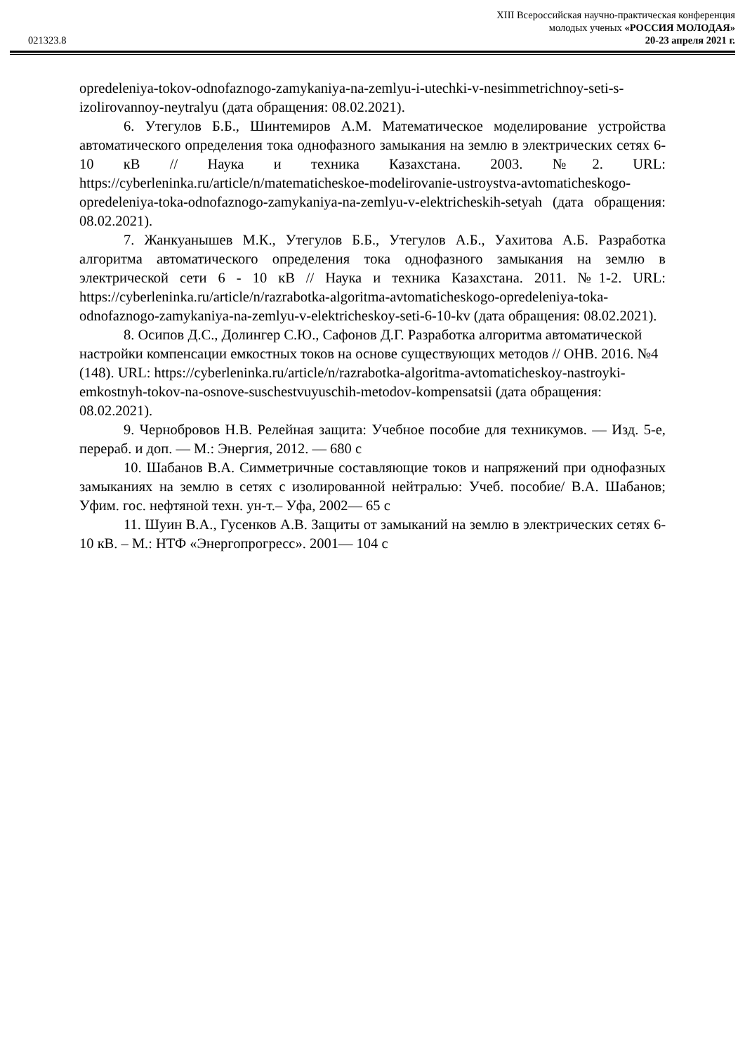XIII Всероссийская научно-практическая конференция
молодых ученых «РОССИЯ МОЛОДАЯ»
021323.8 20-23 апреля 2021 г.
opredeleniya-tokov-odnofaznogo-zamykaniya-na-zemlyu-i-utechki-v-nesimmetrichnoy-seti-s-izolirovannoy-neytralyu (дата обращения: 08.02.2021).
6. Утегулов Б.Б., Шинтемиров А.М. Математическое моделирование устройства автоматического определения тока однофазного замыкания на землю в электрических сетях 6-10 кВ // Наука и техника Казахстана. 2003. №2. URL: https://cyberleninka.ru/article/n/matematicheskoe-modelirovanie-ustroystva-avtomaticheskogo-opredeleniya-toka-odnofaznogo-zamykaniya-na-zemlyu-v-elektricheskih-setyah (дата обращения: 08.02.2021).
7. Жанкуанышев М.К., Утегулов Б.Б., Утегулов А.Б., Уахитова А.Б. Разработка алгоритма автоматического определения тока однофазного замыкания на землю в электрической сети 6 - 10 кВ // Наука и техника Казахстана. 2011. №1-2. URL: https://cyberleninka.ru/article/n/razrabotka-algoritma-avtomaticheskogo-opredeleniya-toka-odnofaznogo-zamykaniya-na-zemlyu-v-elektricheskoy-seti-6-10-kv (дата обращения: 08.02.2021).
8. Осипов Д.С., Долингер С.Ю., Сафонов Д.Г. Разработка алгоритма автоматической настройки компенсации емкостных токов на основе существующих методов // ОНВ. 2016. №4 (148). URL: https://cyberleninka.ru/article/n/razrabotka-algoritma-avtomaticheskoy-nastroyki-emkostnyh-tokov-na-osnove-suschestvuyuschih-metodov-kompensatsii (дата обращения: 08.02.2021).
9. Чернобровов Н.В. Релейная защита: Учебное пособие для техникумов. — Изд. 5-е, перераб. и доп. — М.: Энергия, 2012. — 680 с
10. Шабанов В.А. Симметричные составляющие токов и напряжений при однофазных замыканиях на землю в сетях с изолированной нейтралью: Учеб. пособие/ В.А. Шабанов; Уфим. гос. нефтяной техн. ун-т.– Уфа, 2002— 65 с
11. Шуин В.А., Гусенков А.В. Защиты от замыканий на землю в электрических сетях 6-10 кВ. – М.: НТФ «Энергопрогресс». 2001— 104 с